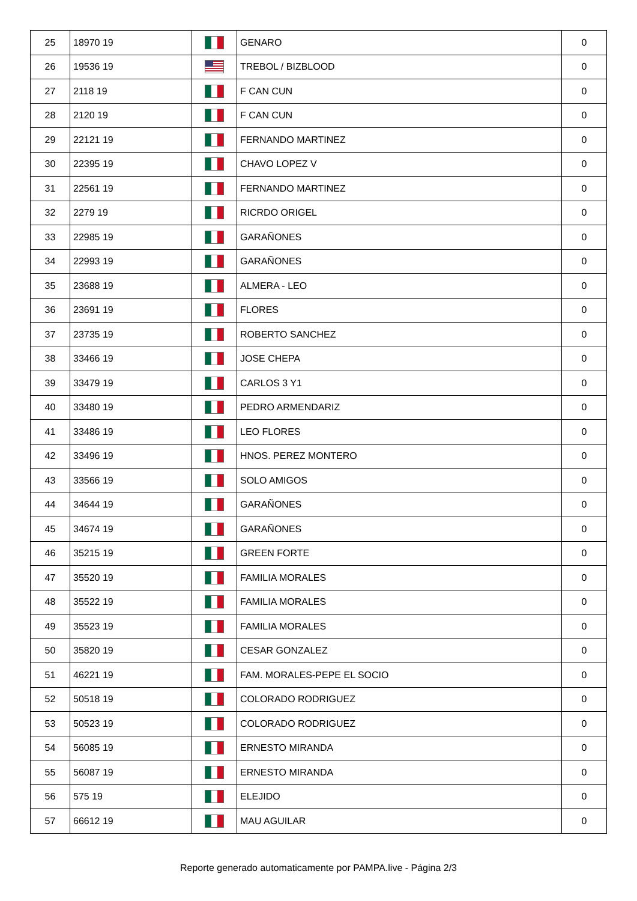| 25 | 18970 19 | | GENARO | 0 |
| 26 | 19536 19 | | TREBOL / BIZBLOOD | 0 |
| 27 | 2118 19 | | F CAN CUN | 0 |
| 28 | 2120 19 | | F CAN CUN | 0 |
| 29 | 22121 19 | | FERNANDO MARTINEZ | 0 |
| 30 | 22395 19 | | CHAVO LOPEZ V | 0 |
| 31 | 22561 19 | | FERNANDO MARTINEZ | 0 |
| 32 | 2279 19 | | RICRDO ORIGEL | 0 |
| 33 | 22985 19 | | GARAÑONES | 0 |
| 34 | 22993 19 | | GARAÑONES | 0 |
| 35 | 23688 19 | | ALMERA - LEO | 0 |
| 36 | 23691 19 | | FLORES | 0 |
| 37 | 23735 19 | | ROBERTO SANCHEZ | 0 |
| 38 | 33466 19 | | JOSE CHEPA | 0 |
| 39 | 33479 19 | | CARLOS 3 Y1 | 0 |
| 40 | 33480 19 | | PEDRO ARMENDARIZ | 0 |
| 41 | 33486 19 | | LEO FLORES | 0 |
| 42 | 33496 19 | | HNOS. PEREZ MONTERO | 0 |
| 43 | 33566 19 | | SOLO AMIGOS | 0 |
| 44 | 34644 19 | | GARAÑONES | 0 |
| 45 | 34674 19 | | GARAÑONES | 0 |
| 46 | 35215 19 | | GREEN FORTE | 0 |
| 47 | 35520 19 | | FAMILIA MORALES | 0 |
| 48 | 35522 19 | | FAMILIA MORALES | 0 |
| 49 | 35523 19 | | FAMILIA MORALES | 0 |
| 50 | 35820 19 | | CESAR GONZALEZ | 0 |
| 51 | 46221 19 | | FAM. MORALES-PEPE EL SOCIO | 0 |
| 52 | 50518 19 | | COLORADO RODRIGUEZ | 0 |
| 53 | 50523 19 | | COLORADO RODRIGUEZ | 0 |
| 54 | 56085 19 | | ERNESTO MIRANDA | 0 |
| 55 | 56087 19 | | ERNESTO MIRANDA | 0 |
| 56 | 575 19 | | ELEJIDO | 0 |
| 57 | 66612 19 | | MAU AGUILAR | 0 |
Reporte generado automaticamente por PAMPA.live - Página 2/3